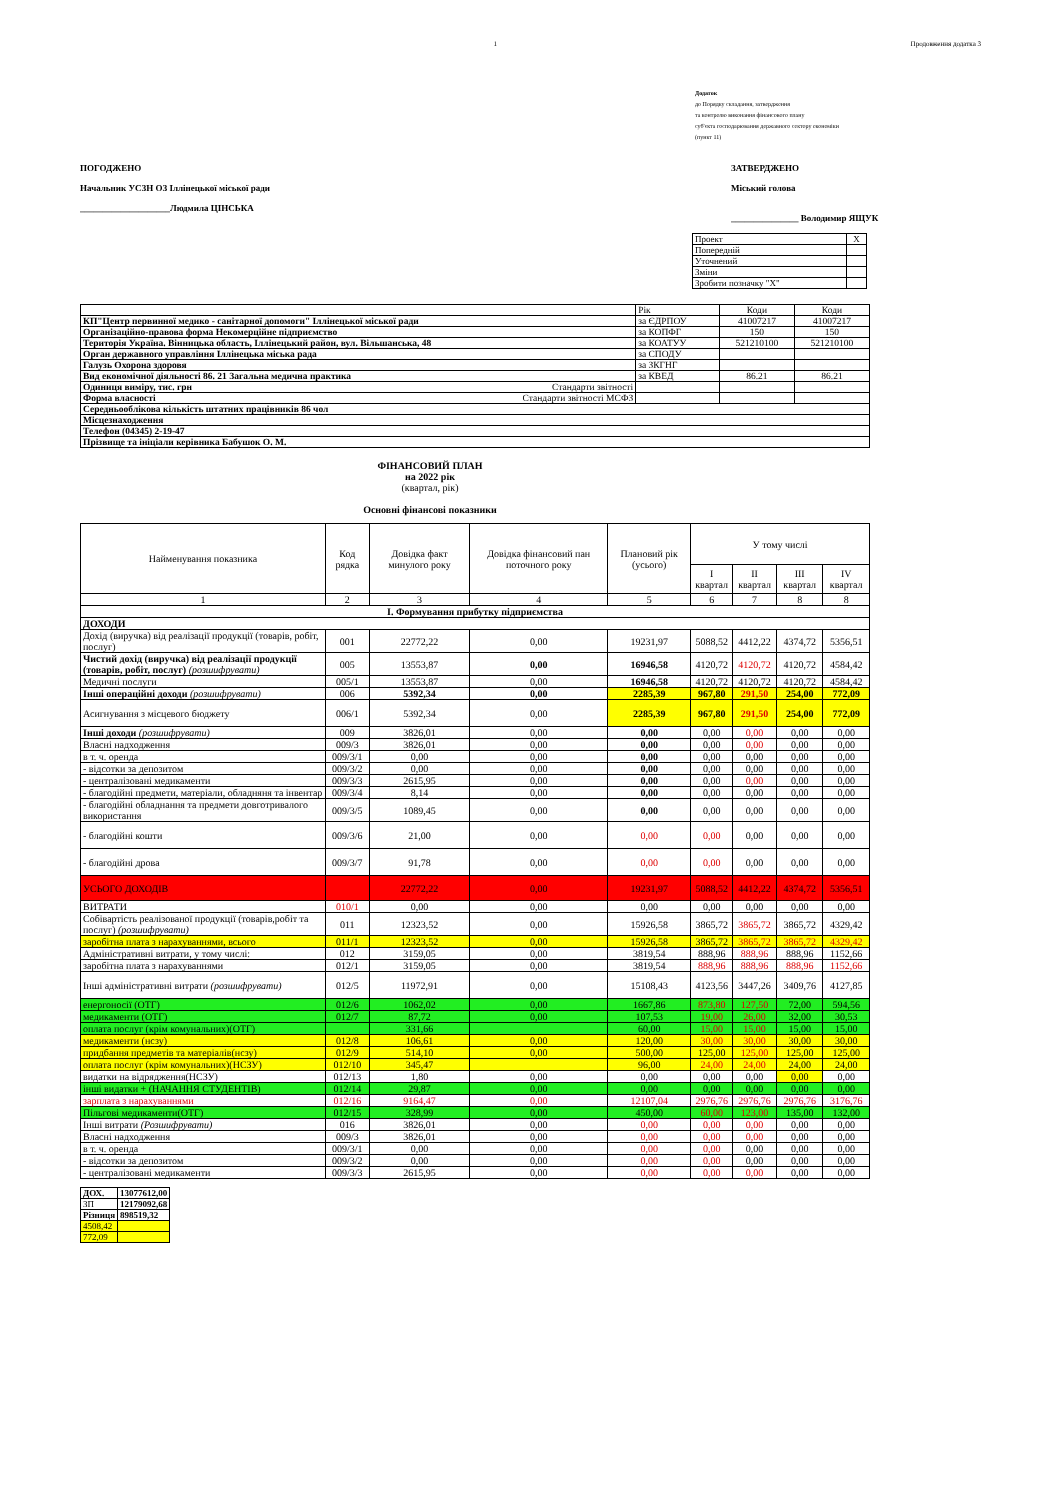1 Продовження додатка 3
Додаток
до Порядку складання, затвердження
та контролю виконання фінансового плану
суб'єкта господарювання державного сектору економіки
(пункт 11)
ПОГОДЖЕНО
Начальник УСЗН ОЗ Іллінецької міської ради
____________________Людмила ЦІНСЬКА
ЗАТВЕРДЖЕНО
Міський голова
_______________ Володимир ЯЩУК
| Проект | X |
| Попередній | |
| Уточнений | |
| Зміни | |
| Зробити позначку "Х" | |
| | Рік | Коди | Коди |
| КП"Центр первинної медико - санітарної допомоги" Іллінецької міської ради | за ЄДРПОУ | 41007217 | 41007217 |
| Організаційно-правова форма Некомерційне підприємство | за КОПФГ | 150 | 150 |
| Територія Україна. Вінницька область, Іллінецький район, вул. Вільшанська, 48 | за КОАТУУ | 521210100 | 521210100 |
| Орган державного управління Іллінецька міська рада | за СПОДУ | | |
| Галузь Охорона здоровя | за ЗКГНГ | | |
| Вид економічної діяльності 86. 21 Загальна медична практика | за КВЕД | 86.21 | 86.21 |
| Одиниця виміру, тис. грн Стандарти звітності | | | |
| Форма власності Стандарти звітності МСФЗ | | | |
| Середньооблікова кількість штатних працівників 86 чол | | | |
| Місцезнаходження | | | |
| Телефон (04345) 2-19-47 | | | |
| Прізвище та ініціали керівника Бабушок О. М. | | | |
ФІНАНСОВИЙ ПЛАН
на 2022 рік
(квартал, рік)
Основні фінансові показники
| Найменування показника | Код рядка | Довідка факт минулого року | Довідка фінансовий пан поточного року | Плановий рік (усього) | У тому числі | | | |
| --- | --- | --- | --- | --- | --- | --- | --- | --- |
| | | | | | І квартал | ІІ квартал | ІІІ квартал | IV квартал |
| 1 | 2 | 3 | 4 | 5 | 6 | 7 | 8 | 8 |
| І. Формування прибутку підприємства | | | | | | | | |
| ДОХОДИ | | | | | | | | |
| Дохід (виручка) від реалізації продукції (товарів, робіт, послуг) | 001 | 22772,22 | 0,00 | 19231,97 | 5088,52 | 4412,22 | 4374,72 | 5356,51 |
| Чистий дохід (виручка) від реалізації продукції (товарів, робіт, послуг) (розшифрувати) | 005 | 13553,87 | 0,00 | 16946,58 | 4120,72 | 4120,72 | 4120,72 | 4584,42 |
| Медичні послуги | 005/1 | 13553,87 | 0,00 | 16946,58 | 4120,72 | 4120,72 | 4120,72 | 4584,42 |
| Інші операційні доходи (розшифрувати) | 006 | 5392,34 | 0,00 | 2285,39 | 967,80 | 291,50 | 254,00 | 772,09 |
| Асигнування з місцевого бюджету | 006/1 | 5392,34 | 0,00 | 2285,39 | 967,80 | 291,50 | 254,00 | 772,09 |
| Інші доходи (розшифрувати) | 009 | 3826,01 | 0,00 | 0,00 | 0,00 | 0,00 | 0,00 | 0,00 |
| Власні надходження | 009/3 | 3826,01 | 0,00 | 0,00 | 0,00 | 0,00 | 0,00 | 0,00 |
| в т. ч. оренда | 009/3/1 | 0,00 | 0,00 | 0,00 | 0,00 | 0,00 | 0,00 | 0,00 |
| - відсотки за депозитом | 009/3/2 | 0,00 | 0,00 | 0,00 | 0,00 | 0,00 | 0,00 | 0,00 |
| - централізовані медикаменти | 009/3/3 | 2615,95 | 0,00 | 0,00 | 0,00 | 0,00 | 0,00 | 0,00 |
| - благодійні предмети, матеріали, обладняня та інвентар | 009/3/4 | 8,14 | 0,00 | 0,00 | 0,00 | 0,00 | 0,00 | 0,00 |
| - благодійні обладнання та предмети довготривалого використання | 009/3/5 | 1089,45 | 0,00 | 0,00 | 0,00 | 0,00 | 0,00 | 0,00 |
| - благодійні кошти | 009/3/6 | 21,00 | 0,00 | 0,00 | 0,00 | 0,00 | 0,00 | 0,00 |
| - благодійні дрова | 009/3/7 | 91,78 | 0,00 | 0,00 | 0,00 | 0,00 | 0,00 | 0,00 |
| УСЬОГО ДОХОДІВ | | 22772,22 | 0,00 | 19231,97 | 5088,52 | 4412,22 | 4374,72 | 5356,51 |
| ВИТРАТИ | 010/1 | 0,00 | 0,00 | 0,00 | 0,00 | 0,00 | 0,00 | 0,00 |
| Собівартість реалізованої продукції (товарів,робіт та послуг) (розшифрувати) | 011 | 12323,52 | 0,00 | 15926,58 | 3865,72 | 3865,72 | 3865,72 | 4329,42 |
| заробітна плата з нарахуваннями, всього | 011/1 | 12323,52 | 0,00 | 15926,58 | 3865,72 | 3865,72 | 3865,72 | 4329,42 |
| Адміністративні витрати, у тому числі: | 012 | 3159,05 | 0,00 | 3819,54 | 888,96 | 888,96 | 888,96 | 1152,66 |
| заробітна плата з нарахуваннями | 012/1 | 3159,05 | 0,00 | 3819,54 | 888,96 | 888,96 | 888,96 | 1152,66 |
| Інші адміністративні витрати (розшифрувати) | 012/5 | 11972,91 | 0,00 | 15108,43 | 4123,56 | 3447,26 | 3409,76 | 4127,85 |
| енергоносії (ОТГ) | 012/6 | 1062,02 | 0,00 | 1667,86 | 873,80 | 127,50 | 72,00 | 594,56 |
| медикаменти (ОТГ) | 012/7 | 87,72 | 0,00 | 107,53 | 19,00 | 26,00 | 32,00 | 30,53 |
| оплата послуг (крім комунальних)(ОТГ) | | 331,66 | | 60,00 | 15,00 | 15,00 | 15,00 | 15,00 |
| медикаменти (нсзу) | 012/8 | 106,61 | 0,00 | 120,00 | 30,00 | 30,00 | 30,00 | 30,00 |
| придбання предметів та матеріалів(нсзу) | 012/9 | 514,10 | 0,00 | 500,00 | 125,00 | 125,00 | 125,00 | 125,00 |
| оплата послуг (крім комунальних)(НСЗУ) | 012/10 | 345,47 | | 96,00 | 24,00 | 24,00 | 24,00 | 24,00 |
| видатки на відрядження(НСЗУ) | 012/13 | 1,80 | 0,00 | 0,00 | 0,00 | 0,00 | 0,00 | 0,00 |
| інші видатки + (НАЧАННЯ СТУДЕНТІВ) | 012/14 | 29,87 | 0,00 | 0,00 | 0,00 | 0,00 | 0,00 | 0,00 |
| зарплата з нарахуваннями | 012/16 | 9164,47 | 0,00 | 12107,04 | 2976,76 | 2976,76 | 2976,76 | 3176,76 |
| Пільгові медикаменти(ОТГ) | 012/15 | 328,99 | 0,00 | 450,00 | 60,00 | 123,00 | 135,00 | 132,00 |
| Інші витрати (Розшифрувати) | 016 | 3826,01 | 0,00 | 0,00 | 0,00 | 0,00 | 0,00 | 0,00 |
| Власні надходження | 009/3 | 3826,01 | 0,00 | 0,00 | 0,00 | 0,00 | 0,00 | 0,00 |
| в т. ч. оренда | 009/3/1 | 0,00 | 0,00 | 0,00 | 0,00 | 0,00 | 0,00 | 0,00 |
| - відсотки за депозитом | 009/3/2 | 0,00 | 0,00 | 0,00 | 0,00 | 0,00 | 0,00 | 0,00 |
| - централізовані медикаменти | 009/3/3 | 2615,95 | 0,00 | 0,00 | 0,00 | 0,00 | 0,00 | 0,00 |
| ДОХ. | 13077612,00 |
| ЗП | 12179092,68 |
| Різниця | 898519,32 |
| 4508,42 | |
| 772,09 | |